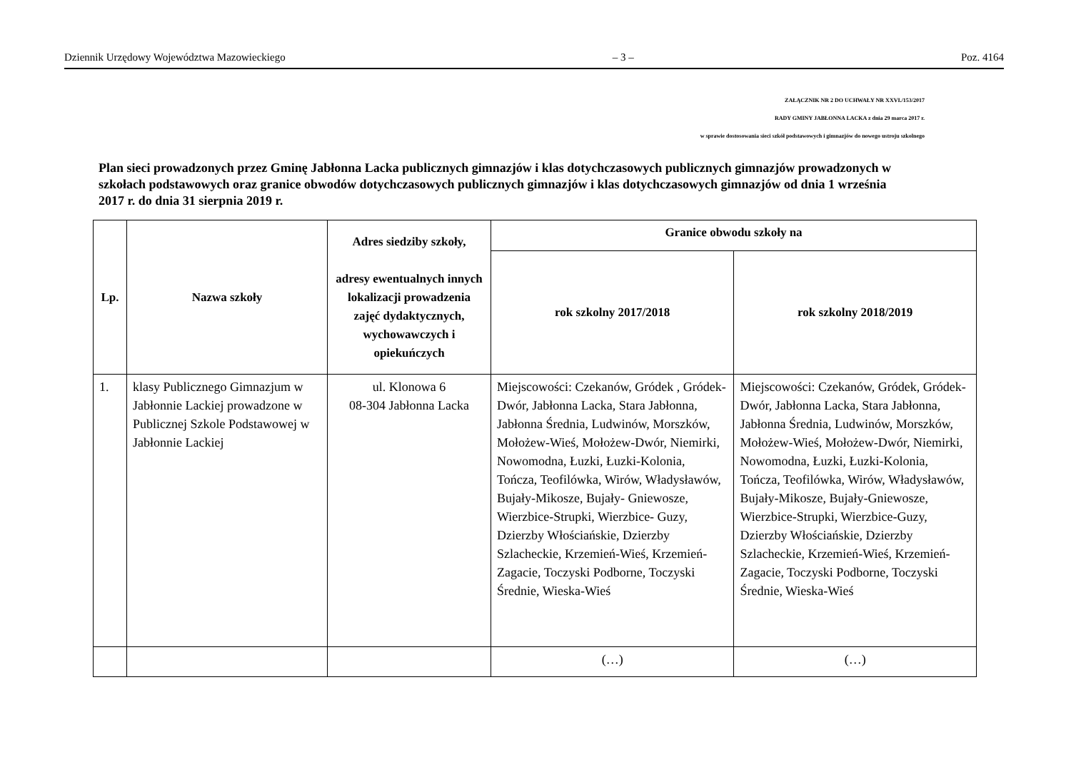Dziennik Urzędowy Województwa Mazowieckiego – 3 – Poz. 4164
ZAŁĄCZNIK NR 2 DO UCHWAŁY NR XXVI./153/2017
RADY GMINY JABŁONNA LACKA z dnia 29 marca 2017 r.
w sprawie dostosowania sieci szkół podstawowych i gimnazjów do nowego ustroju szkolnego
Plan sieci prowadzonych przez Gminę Jabłonna Lacka publicznych gimnazjów i klas dotychczasowych publicznych gimnazjów prowadzonych w szkołach podstawowych oraz granice obwodów dotychczasowych publicznych gimnazjów i klas dotychczasowych gimnazjów od dnia 1 września 2017 r. do dnia 31 sierpnia 2019 r.
| Lp. | Nazwa szkoły | Adres siedziby szkoły, adresy ewentualnych innych lokalizacji prowadzenia zajęć dydaktycznych, wychowawczych i opiekuńczych | Granice obwodu szkoły na | |
| --- | --- | --- | --- | --- |
| | | | rok szkolny 2017/2018 | rok szkolny 2018/2019 |
| 1. | klasy Publicznego Gimnazjum w Jabłonnie Lackiej prowadzone w Publicznej Szkole Podstawowej w Jabłonnie Lackiej | ul. Klonowa 6 08-304 Jabłonna Lacka | Miejscowości: Czekanów, Gródek , Gródek- Dwór, Jabłonna Lacka, Stara Jabłonna, Jabłonna Średnia, Ludwinów, Morszków, Mołożew-Wieś, Mołożew-Dwór, Niemirki, Nowomodna, Łuzki, Łuzki-Kolonia, Tończa, Teofilówka, Wirów, Władysławów, Bujały-Mikosze, Bujały- Gniewosze, Wierzbice-Strupki, Wierzbice- Guzy, Dzierzby Włościańskie, Dzierzby Szlacheckie, Krzemień-Wieś, Krzemień-Zagacie, Toczyski Podborne, Toczyski Średnie, Wieska-Wieś | Miejscowości: Czekanów, Gródek, Gródek- Dwór, Jabłonna Lacka, Stara Jabłonna, Jabłonna Średnia, Ludwinów, Morszków, Mołożew-Wieś, Mołożew-Dwór, Niemirki, Nowomodna, Łuzki, Łuzki-Kolonia, Tończa, Teofilówka, Wirów, Władysławów, Bujały-Mikosze, Bujały-Gniewosze, Wierzbice-Strupki, Wierzbice-Guzy, Dzierzby Włościańskie, Dzierzby Szlacheckie, Krzemień-Wieś, Krzemień-Zagacie, Toczyski Podborne, Toczyski Średnie, Wieska-Wieś |
| | | | (…) | (…) |